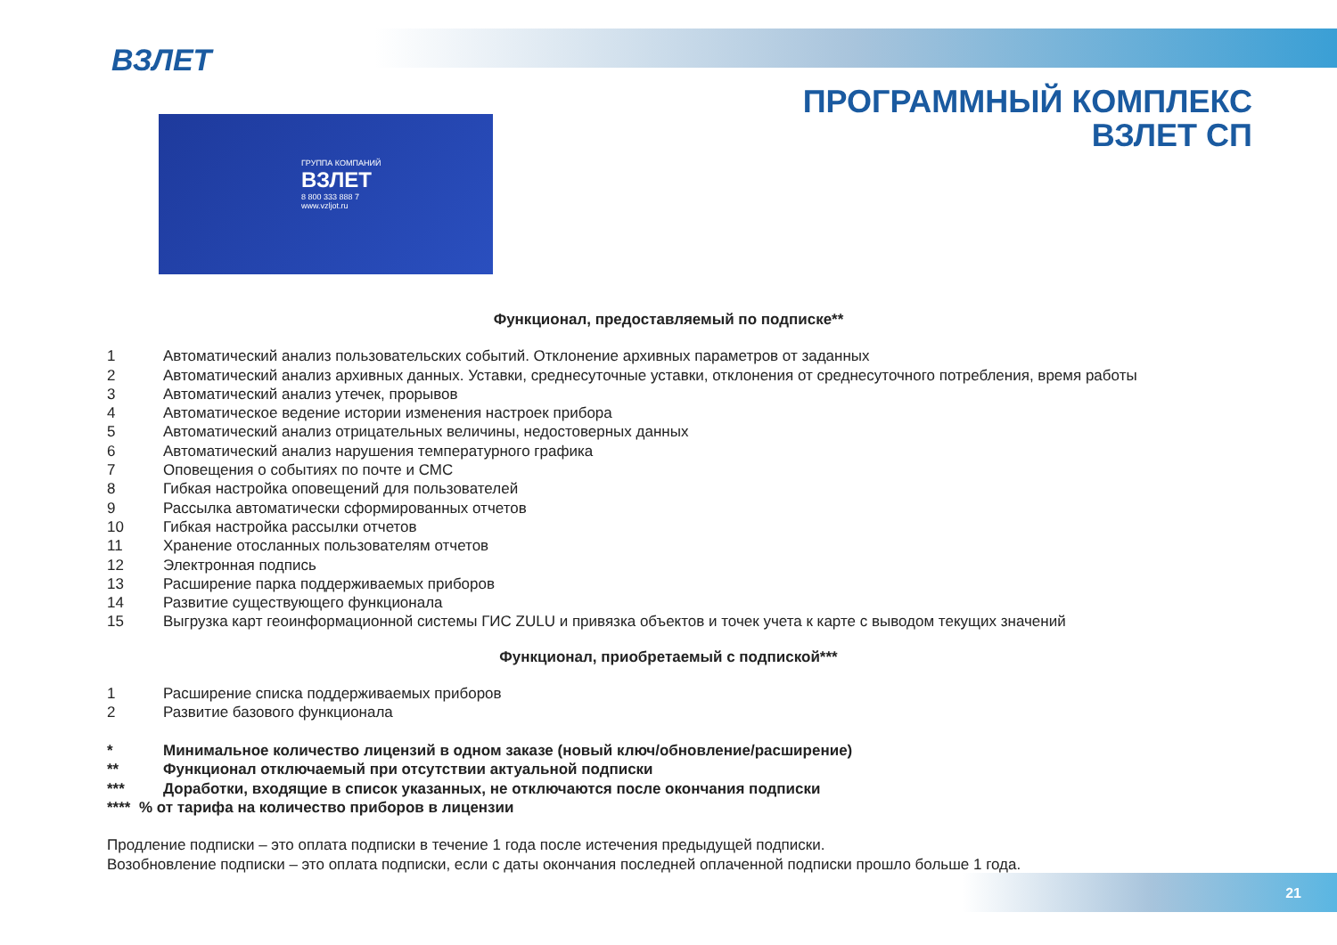ВЗЛЕТ
ПРОГРАММНЫЙ КОМПЛЕКС
ВЗЛЕТ СП
ГРУППА КОМПАНИЙ
ВЗЛЕТ
8 800 333 888 7
www.vzljot.ru
Функционал, предоставляемый по подписке**
1 Автоматический анализ пользовательских событий. Отклонение архивных параметров от заданных
2 Автоматический анализ архивных данных. Уставки, среднесуточные уставки, отклонения от среднесуточного потребления, время работы
3 Автоматический анализ утечек, прорывов
4 Автоматическое ведение истории изменения настроек прибора
5 Автоматический анализ отрицательных величины, недостоверных данных
6 Автоматический анализ нарушения температурного графика
7 Оповещения о событиях по почте и СМС
8 Гибкая настройка оповещений для пользователей
9 Рассылка автоматически сформированных отчетов
10 Гибкая настройка рассылки отчетов
11 Хранение отосланных пользователям отчетов
12 Электронная подпись
13 Расширение парка поддерживаемых приборов
14 Развитие существующего функционала
15 Выгрузка карт геоинформационной системы ГИС ZULU и привязка объектов и точек учета к карте с выводом текущих значений
Функционал, приобретаемый с подпиской***
1 Расширение списка поддерживаемых приборов
2 Развитие базового функционала
* Минимальное количество лицензий в одном заказе (новый ключ/обновление/расширение)
** Функционал отключаемый при отсутствии актуальной подписки
*** Доработки, входящие в список указанных, не отключаются после окончания подписки
**** % от тарифа на количество приборов в лицензии
Продление подписки – это оплата подписки в течение 1 года после истечения предыдущей подписки.
Возобновление подписки – это оплата подписки, если с даты окончания последней оплаченной подписки прошло больше 1 года.
21